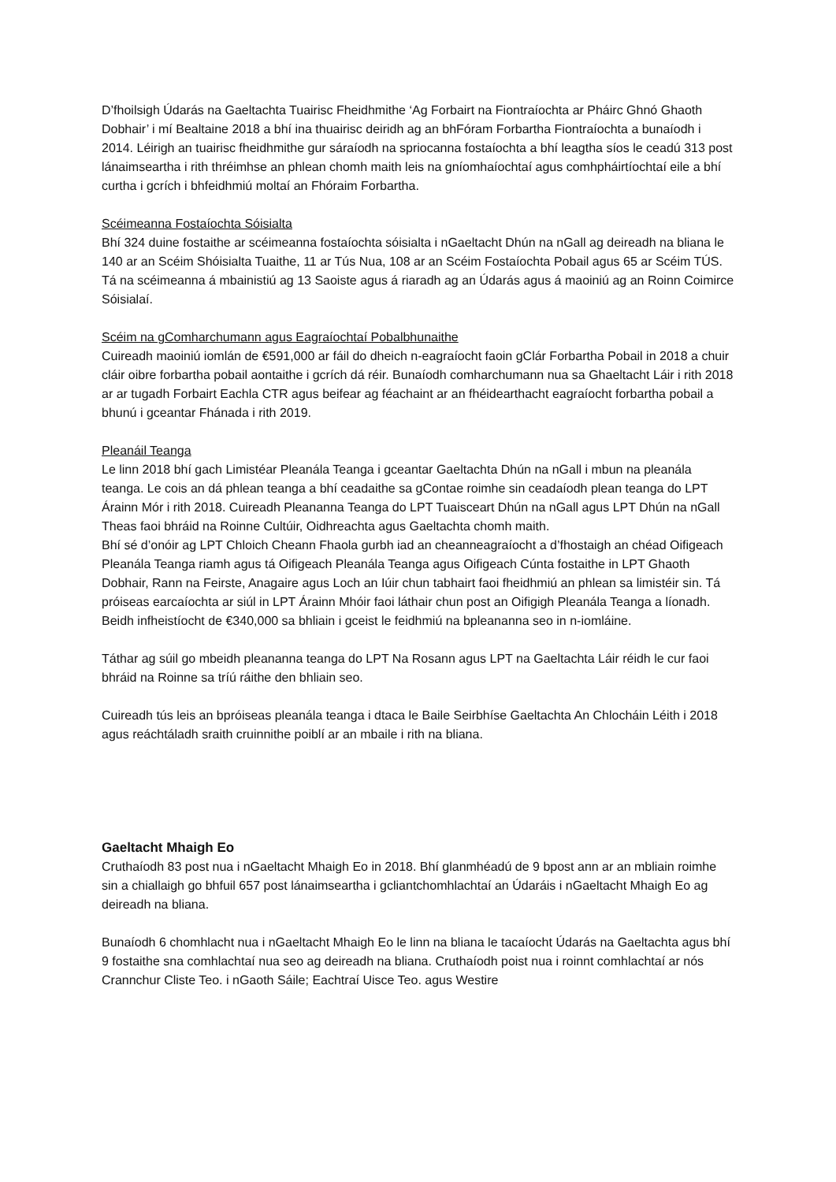D’fhoilsigh Údarás na Gaeltachta Tuairisc Fheidhmithe ‘Ag Forbairt na Fiontraíochta ar Pháirc Ghnó Ghaoth Dobhair’ i mí Bealtaine 2018 a bhí ina thuairisc deiridh ag an bhFóram Forbartha Fiontraíochta a bunaíodh i 2014. Léirigh an tuairisc fheidhmithe gur sáraíodh na spriocanna fostaíochta a bhí leagtha síos le ceadú 313 post lánaimseartha i rith thréimhse an phlean chomh maith leis na gníomhaíochtaí agus comhpháirtíochtaí eile a bhí curtha i gcrích i bhfeidhmiú moltaí an Fhóraim Forbartha.
Scéimeanna Fostaíochta Sóisialta
Bhí 324 duine fostaithe ar scéimeanna fostaíochta sóisialta i nGaeltacht Dhún na nGall ag deireadh na bliana le 140 ar an Scéim Shóisialta Tuaithe, 11 ar Tús Nua, 108 ar an Scéim Fostaíochta Pobail agus 65 ar Scéim TÚS. Tá na scéimeanna á mbainistiú ag 13 Saoiste agus á riaradh ag an Údarás agus á maoiniú ag an Roinn Coimirce Sóisialaí.
Scéim na gComharchumann agus Eagraíochtaí Pobalbhunaithe
Cuireadh maoiniú iomlán de €591,000 ar fáil do dheich n-eagraíocht faoin gClár Forbartha Pobail in 2018 a chuir cláir oibre forbartha pobail aontaithe i gcrích dá réir. Bunaíodh comharchumann nua sa Ghaeltacht Láir i rith 2018 ar ar tugadh Forbairt Eachla CTR agus beifear ag féachaint ar an fhéidearthacht eagraíocht forbartha pobail a bhunú i gceantar Fhánada i rith 2019.
Pleanáil Teanga
Le linn 2018 bhí gach Limistéar Pleanála Teanga i gceantar Gaeltachta Dhún na nGall i mbun na pleanála teanga. Le cois an dá phlean teanga a bhí ceadaithe sa gContae roimhe sin ceadaíodh plean teanga do LPT Árainn Mór i rith 2018. Cuireadh Pleananna Teanga do LPT Tuaisceart Dhún na nGall agus LPT Dhún na nGall Theas faoi bhráid na Roinne Cultúir, Oidhreachta agus Gaeltachta chomh maith.
Bhí sé d’onóir ag LPT Chloich Cheann Fhaola gurbh iad an cheanneagraíocht a d’fhostaigh an chéad Oifigeach Pleanála Teanga riamh agus tá Oifigeach Pleanála Teanga agus Oifigeach Cúnta fostaithe in LPT Ghaoth Dobhair, Rann na Feirste, Anagaire agus Loch an Iúir chun tabhairt faoi fheidhmiú an phlean sa limistéir sin. Tá próiseas earcaíochta ar siúl in LPT Árainn Mhóir faoi láthair chun post an Oifigigh Pleanála Teanga a líonadh. Beidh infheistíocht de €340,000 sa bhliain i gceist le feidhmiú na bpleananna seo in n-iomláine.
Táthar ag súil go mbeidh pleananna teanga do LPT Na Rosann agus LPT na Gaeltachta Láir réidh le cur faoi bhráid na Roinne sa tríú ráithe den bhliain seo.
Cuireadh tús leis an bpróiseas pleanála teanga i dtaca le Baile Seirbhíse Gaeltachta An Chlocháin Léith i 2018 agus reáchtáladh sraith cruinnithe poiblí ar an mbaile i rith na bliana.
Gaeltacht Mhaigh Eo
Cruthaíodh 83 post nua i nGaeltacht Mhaigh Eo in 2018. Bhí glanmhéadú de 9 bpost ann ar an mbliain roimhe sin a chiallaigh go bhfuil 657 post lánaimseartha i gcliantchomhlachtaí an Údaráis i nGaeltacht Mhaigh Eo ag deireadh na bliana.
Bunaíodh 6 chomhlacht nua i nGaeltacht Mhaigh Eo le linn na bliana le tacaíocht Údarás na Gaeltachta agus bhí 9 fostaithe sna comhlachtaí nua seo ag deireadh na bliana. Cruthaíodh poist nua i roinnt comhlachtaí ar nós Crannchur Cliste Teo. i nGaoth Sáile; Eachtraí Uisce Teo. agus Westire